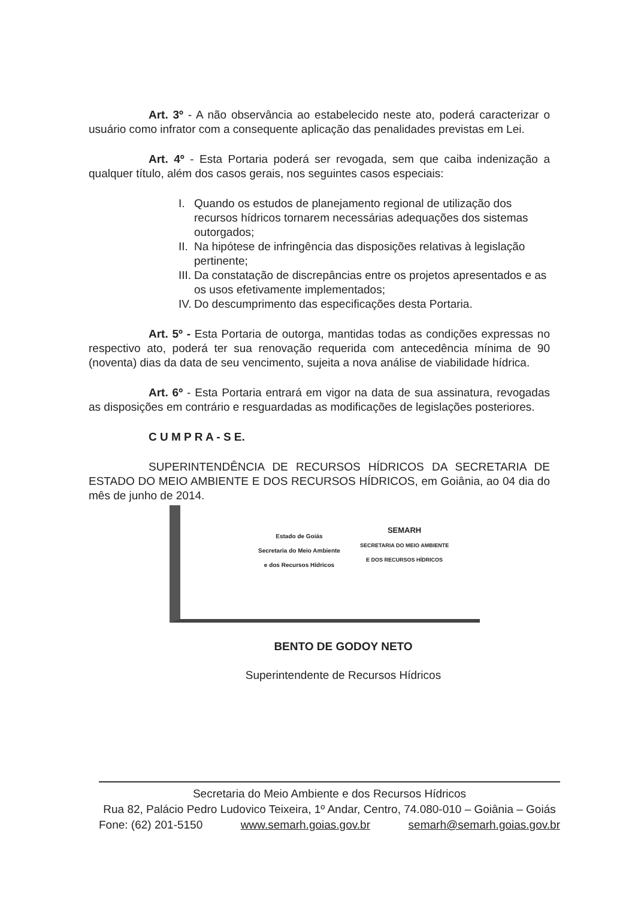Art. 3º - A não observância ao estabelecido neste ato, poderá caracterizar o usuário como infrator com a consequente aplicação das penalidades previstas em Lei.
Art. 4º - Esta Portaria poderá ser revogada, sem que caiba indenização a qualquer título, além dos casos gerais, nos seguintes casos especiais:
I. Quando os estudos de planejamento regional de utilização dos recursos hídricos tornarem necessárias adequações dos sistemas outorgados;
II. Na hipótese de infringência das disposições relativas à legislação pertinente;
III. Da constatação de discrepâncias entre os projetos apresentados e as os usos efetivamente implementados;
IV. Do descumprimento das especificações desta Portaria.
Art. 5º - Esta Portaria de outorga, mantidas todas as condições expressas no respectivo ato, poderá ter sua renovação requerida com antecedência mínima de 90 (noventa) dias da data de seu vencimento, sujeita a nova análise de viabilidade hídrica.
Art. 6º - Esta Portaria entrará em vigor na data de sua assinatura, revogadas as disposições em contrário e resguardadas as modificações de legislações posteriores.
C U M P R A - S E.
SUPERINTENDÊNCIA DE RECURSOS HÍDRICOS DA SECRETARIA DE ESTADO DO MEIO AMBIENTE E DOS RECURSOS HÍDRICOS, em Goiânia, ao 04 dia do mês de junho de 2014.
Estado de Goiás
Secretaria do Meio Ambiente
e dos Recursos Hídricos
SEMARH
SECRETARIA DO MEIO AMBIENTE
E DOS RECURSOS HÍDRICOS
BENTO DE GODOY NETO
Superintendente de Recursos Hídricos
Secretaria do Meio Ambiente e dos Recursos Hídricos
Rua 82, Palácio Pedro Ludovico Teixeira, 1º Andar, Centro, 74.080-010 – Goiânia – Goiás
Fone: (62) 201-5150 www.semarh.goias.gov.br semarh@semarh.goias.gov.br